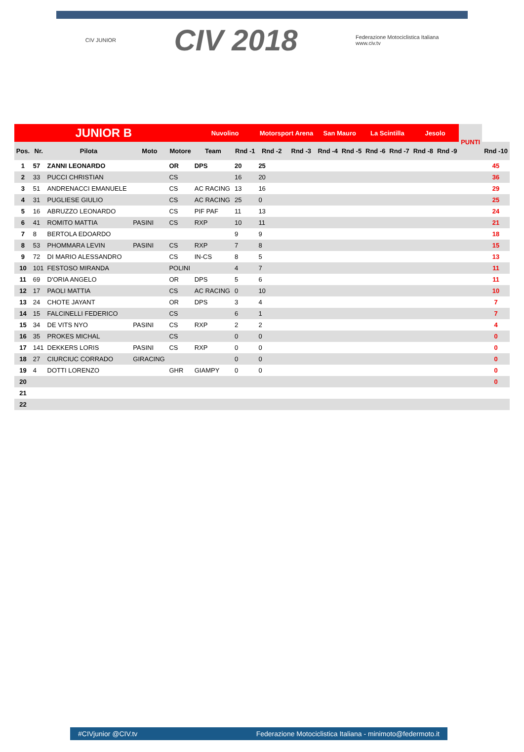CIV JUNIOR CIV 2018 Federazione Motociclistica Italiana
www.civ.tv
| JUNIOR B | | | | | Nuvolino | | Motorsport Arena | | San Mauro | | La Scintilla | | Jesolo | | PUNTI | |
| --- | --- | --- | --- | --- | --- | --- | --- | --- | --- | --- | --- | --- | --- | --- | --- | --- |
| Pos. | Nr. | Pilota | Moto | Motore | Team | Rnd -1 | Rnd -2 | Rnd -3 | Rnd -4 | Rnd -5 | Rnd -6 | Rnd -7 | Rnd -8 | Rnd -9 | | Rnd -10 |
| 1 | 57 | ZANNI LEONARDO | | OR | DPS | 20 | 25 | | | | | | | | | 45 |
| 2 | 33 | PUCCI CHRISTIAN | | CS | | 16 | 20 | | | | | | | | | 36 |
| 3 | 51 | ANDRENACCI EMANUELE | | CS | AC RACING | 13 | 16 | | | | | | | | | 29 |
| 4 | 31 | PUGLIESE GIULIO | | CS | AC RACING | 25 | 0 | | | | | | | | | 25 |
| 5 | 16 | ABRUZZO LEONARDO | | CS | PIF PAF | 11 | 13 | | | | | | | | | 24 |
| 6 | 41 | ROMITO MATTIA | PASINI | CS | RXP | 10 | 11 | | | | | | | | | 21 |
| 7 | 8 | BERTOLA EDOARDO | | | | 9 | 9 | | | | | | | | | 18 |
| 8 | 53 | PHOMMARA LEVIN | PASINI | CS | RXP | 7 | 8 | | | | | | | | | 15 |
| 9 | 72 | DI MARIO ALESSANDRO | | CS | IN-CS | 8 | 5 | | | | | | | | | 13 |
| 10 | 101 | FESTOSO MIRANDA | | POLINI | | 4 | 7 | | | | | | | | | 11 |
| 11 | 69 | D'ORIA ANGELO | | OR | DPS | 5 | 6 | | | | | | | | | 11 |
| 12 | 17 | PAOLI MATTIA | | CS | AC RACING | 0 | 10 | | | | | | | | | 10 |
| 13 | 24 | CHOTE JAYANT | | OR | DPS | 3 | 4 | | | | | | | | | 7 |
| 14 | 15 | FALCINELLI FEDERICO | | CS | | 6 | 1 | | | | | | | | | 7 |
| 15 | 34 | DE VITS NYO | PASINI | CS | RXP | 2 | 2 | | | | | | | | | 4 |
| 16 | 35 | PROKES MICHAL | | CS | | 0 | 0 | | | | | | | | | 0 |
| 17 | 141 | DEKKERS LORIS | PASINI | CS | RXP | 0 | 0 | | | | | | | | | 0 |
| 18 | 27 | CIURCIUC CORRADO | GIRACING | | | 0 | 0 | | | | | | | | | 0 |
| 19 | 4 | DOTTI LORENZO | | GHR | GIAMPY | 0 | 0 | | | | | | | | | 0 |
| 20 | | | | | | | | | | | | | | | | 0 |
| 21 | | | | | | | | | | | | | | | | |
| 22 | | | | | | | | | | | | | | | | |
#CIVjunior @CIV.tv Federazione Motociclistica Italiana - minimoto@federmoto.it